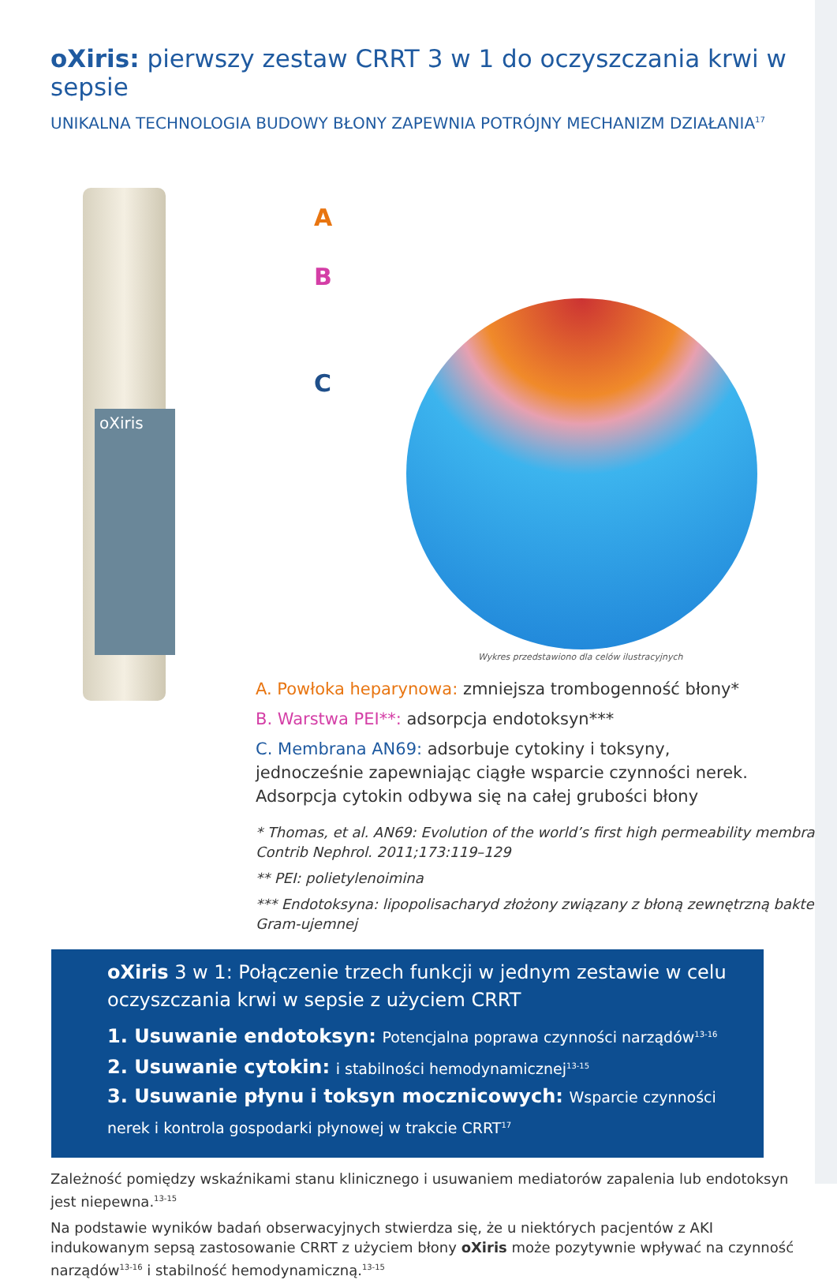oXiris: pierwszy zestaw CRRT 3 w 1 do oczyszczania krwi w sepsie
UNIKALNA TECHNOLOGIA BUDOWY BŁONY ZAPEWNIA POTRÓJNY MECHANIZM DZIAŁANIA<sup>17</sup>
oXiris
A
B
C
Wykres przedstawiono dla celów ilustracyjnych
A. Powłoka heparynowa: zmniejsza trombogenność błony*
B. Warstwa PEI**: adsorpcja endotoksyn***
C. Membrana AN69: adsorbuje cytokiny i toksyny, jednocześnie zapewniając ciągłe wsparcie czynności nerek. Adsorpcja cytokin odbywa się na całej grubości błony
* Thomas, et al. AN69: Evolution of the world’s first high permeability membrane. Contrib Nephrol. 2011;173:119–129
** PEI: polietylenoimina
*** Endotoksyna: lipopolisacharyd złożony związany z błoną zewnętrzną bakterii Gram-ujemnej
oXiris 3 w 1: Połączenie trzech funkcji w jednym zestawie w celu oczyszczania krwi w sepsie z użyciem CRRT
1. Usuwanie endotoksyn: Potencjalna poprawa czynności narządów<sup>13-16</sup>
2. Usuwanie cytokin: i stabilności hemodynamicznej<sup>13-15</sup>
3. Usuwanie płynu i toksyn mocznicowych: Wsparcie czynności nerek i kontrola gospodarki płynowej w trakcie CRRT<sup>17</sup>
Zależność pomiędzy wskaźnikami stanu klinicznego i usuwaniem mediatorów zapalenia lub endotoksyn jest niepewna.<sup>13-15</sup>
Na podstawie wyników badań obserwacyjnych stwierdza się, że u niektórych pacjentów z AKI indukowanym sepsą zastosowanie CRRT z użyciem błony oXiris może pozytywnie wpływać na czynność narządów<sup>13-16</sup> i stabilność hemodynamiczną.<sup>13-15</sup>